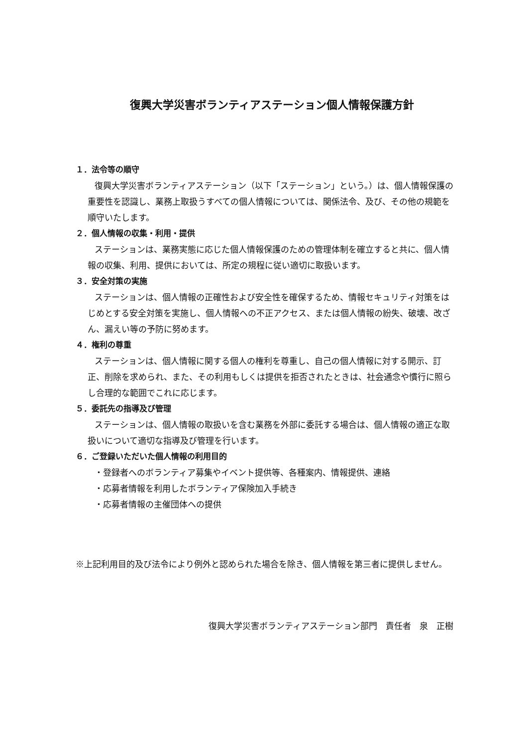復興大学災害ボランティアステーション個人情報保護方針
１．法令等の順守
復興大学災害ボランティアステーション（以下「ステーション」という。）は、個人情報保護の重要性を認識し、業務上取扱うすべての個人情報については、関係法令、及び、その他の規範を順守いたします。
２．個人情報の収集・利用・提供
ステーションは、業務実態に応じた個人情報保護のための管理体制を確立すると共に、個人情報の収集、利用、提供においては、所定の規程に従い適切に取扱います。
３．安全対策の実施
ステーションは、個人情報の正確性および安全性を確保するため、情報セキュリティ対策をはじめとする安全対策を実施し、個人情報への不正アクセス、または個人情報の紛失、破壊、改ざん、漏えい等の予防に努めます。
４．権利の尊重
ステーションは、個人情報に関する個人の権利を尊重し、自己の個人情報に対する開示、訂正、削除を求められ、また、その利用もしくは提供を拒否されたときは、社会通念や慣行に照らし合理的な範囲でこれに応じます。
５．委託先の指導及び管理
ステーションは、個人情報の取扱いを含む業務を外部に委託する場合は、個人情報の適正な取扱いについて適切な指導及び管理を行います。
６．ご登録いただいた個人情報の利用目的
・登録者へのボランティア募集やイベント提供等、各種案内、情報提供、連絡
・応募者情報を利用したボランティア保険加入手続き
・応募者情報の主催団体への提供
※上記利用目的及び法令により例外と認められた場合を除き、個人情報を第三者に提供しません。
復興大学災害ボランティアステーション部門　責任者　泉　正樹